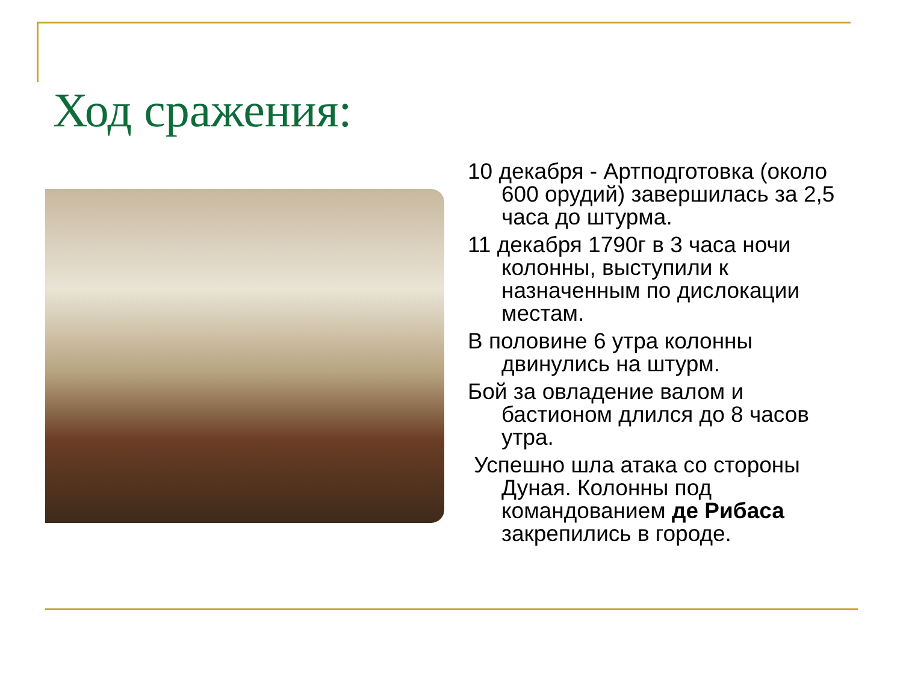Ход сражения:
10 декабря - Артподготовка (около 600 орудий) завершилась за 2,5 часа до штурма.
11 декабря 1790г в 3 часа ночи колонны, выступили к назначенным по дислокации местам.
В половине 6 утра колонны двинулись на штурм.
Бой за овладение валом и бастионом длился до 8 часов утра.
Успешно шла атака со стороны Дуная. Колонны под командованием де Рибаса закрепились в городе.